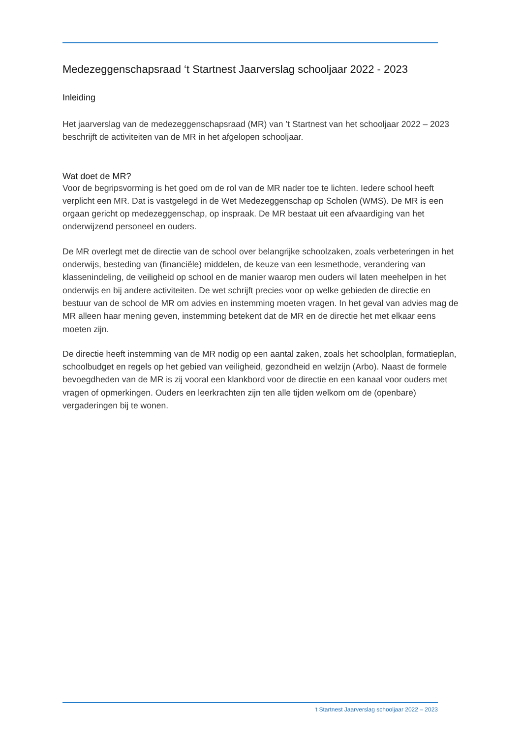Medezeggenschapsraad ‘t Startnest Jaarverslag schooljaar 2022 - 2023
Inleiding
Het jaarverslag van de medezeggenschapsraad (MR) van ’t Startnest van het schooljaar 2022 – 2023 beschrijft de activiteiten van de MR in het afgelopen schooljaar.
Wat doet de MR?
Voor de begripsvorming is het goed om de rol van de MR nader toe te lichten. Iedere school heeft verplicht een MR. Dat is vastgelegd in de Wet Medezeggenschap op Scholen (WMS). De MR is een orgaan gericht op medezeggenschap, op inspraak. De MR bestaat uit een afvaardiging van het onderwijzend personeel en ouders.
De MR overlegt met de directie van de school over belangrijke schoolzaken, zoals verbeteringen in het onderwijs, besteding van (financiële) middelen, de keuze van een lesmethode, verandering van klassenindeling, de veiligheid op school en de manier waarop men ouders wil laten meehelpen in het onderwijs en bij andere activiteiten. De wet schrijft precies voor op welke gebieden de directie en bestuur van de school de MR om advies en instemming moeten vragen. In het geval van advies mag de MR alleen haar mening geven, instemming betekent dat de MR en de directie het met elkaar eens moeten zijn.
De directie heeft instemming van de MR nodig op een aantal zaken, zoals het schoolplan, formatieplan, schoolbudget en regels op het gebied van veiligheid, gezondheid en welzijn (Arbo). Naast de formele bevoegdheden van de MR is zij vooral een klankbord voor de directie en een kanaal voor ouders met vragen of opmerkingen. Ouders en leerkrachten zijn ten alle tijden welkom om de (openbare) vergaderingen bij te wonen.
‘t Startnest Jaarverslag schooljaar 2022 – 2023